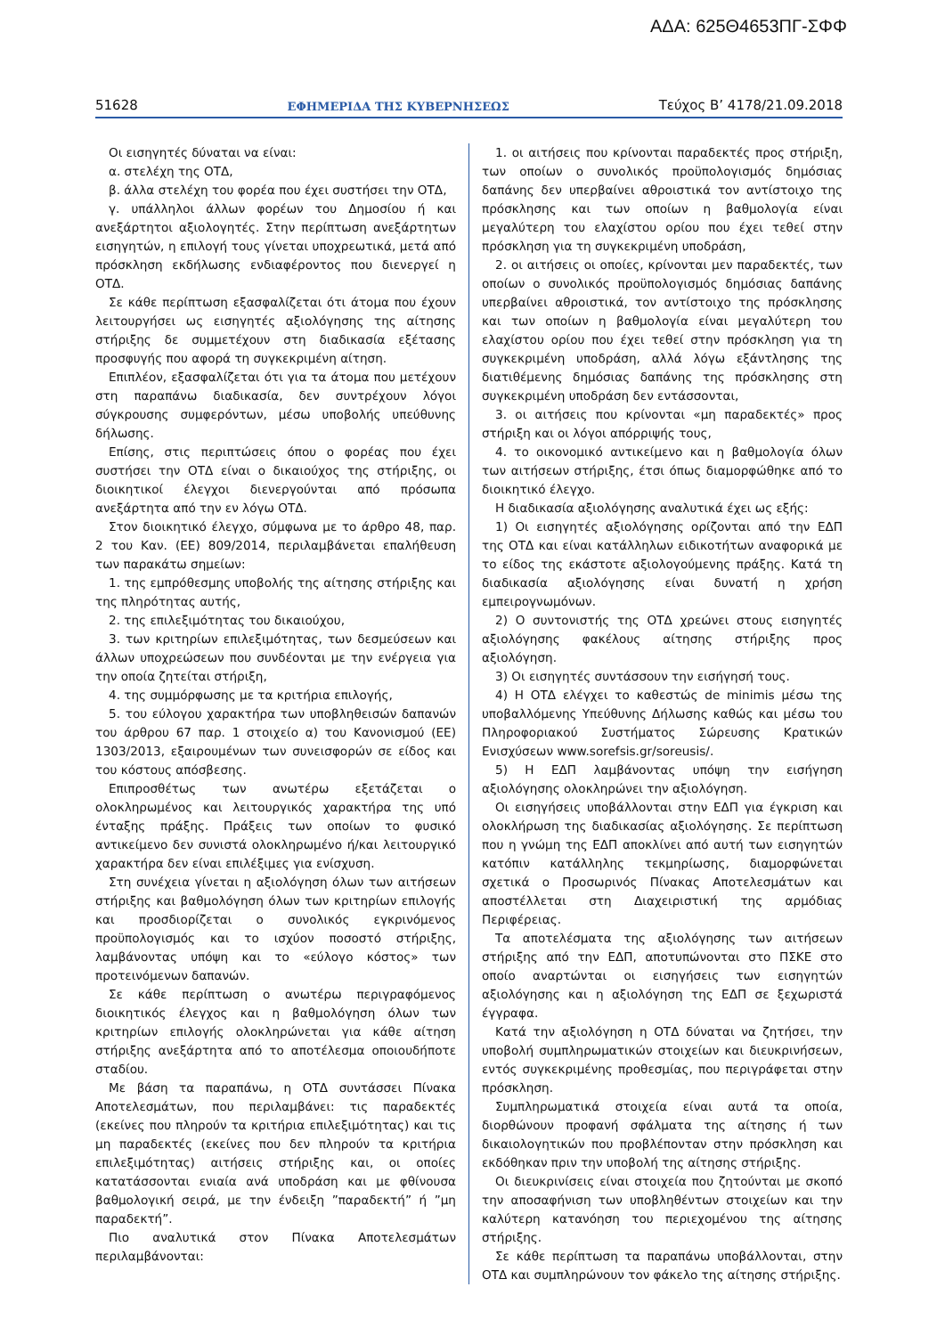ΑΔΑ: 625Θ4653ΠΓ-ΣΦΦ
51628 ΕΦΗΜΕΡΙΔΑ ΤΗΣ ΚΥΒΕΡΝΗΣΕΩΣ Τεύχος Β’ 4178/21.09.2018
Οι εισηγητές δύναται να είναι:
α. στελέχη της ΟΤΔ,
β. άλλα στελέχη του φορέα που έχει συστήσει την ΟΤΔ,
γ. υπάλληλοι άλλων φορέων του Δημοσίου ή και ανεξάρτητοι αξιολογητές. Στην περίπτωση ανεξάρτητων εισηγητών, η επιλογή τους γίνεται υποχρεωτικά, μετά από πρόσκληση εκδήλωσης ενδιαφέροντος που διενεργεί η ΟΤΔ.
Σε κάθε περίπτωση εξασφαλίζεται ότι άτομα που έχουν λειτουργήσει ως εισηγητές αξιολόγησης της αίτησης στήριξης δε συμμετέχουν στη διαδικασία εξέτασης προσφυγής που αφορά τη συγκεκριμένη αίτηση.
Επιπλέον, εξασφαλίζεται ότι για τα άτομα που μετέχουν στη παραπάνω διαδικασία, δεν συντρέχουν λόγοι σύγκρουσης συμφερόντων, μέσω υποβολής υπεύθυνης δήλωσης.
Επίσης, στις περιπτώσεις όπου ο φορέας που έχει συστήσει την ΟΤΔ είναι ο δικαιούχος της στήριξης, οι διοικητικοί έλεγχοι διενεργούνται από πρόσωπα ανεξάρτητα από την εν λόγω ΟΤΔ.
Στον διοικητικό έλεγχο, σύμφωνα με το άρθρο 48, παρ. 2 του Καν. (ΕΕ) 809/2014, περιλαμβάνεται επαλήθευση των παρακάτω σημείων:
1. της εμπρόθεσμης υποβολής της αίτησης στήριξης και της πληρότητας αυτής,
2. της επιλεξιμότητας του δικαιούχου,
3. των κριτηρίων επιλεξιμότητας, των δεσμεύσεων και άλλων υποχρεώσεων που συνδέονται με την ενέργεια για την οποία ζητείται στήριξη,
4. της συμμόρφωσης με τα κριτήρια επιλογής,
5. του εύλογου χαρακτήρα των υποβληθεισών δαπανών του άρθρου 67 παρ. 1 στοιχείο α) του Κανονισμού (ΕΕ) 1303/2013, εξαιρουμένων των συνεισφορών σε είδος και του κόστους απόσβεσης.
Επιπροσθέτως των ανωτέρω εξετάζεται ο ολοκληρωμένος και λειτουργικός χαρακτήρα της υπό ένταξης πράξης. Πράξεις των οποίων το φυσικό αντικείμενο δεν συνιστά ολοκληρωμένο ή/και λειτουργικό χαρακτήρα δεν είναι επιλέξιμες για ενίσχυση.
Στη συνέχεια γίνεται η αξιολόγηση όλων των αιτήσεων στήριξης και βαθμολόγηση όλων των κριτηρίων επιλογής και προσδιορίζεται ο συνολικός εγκρινόμενος προϋπολογισμός και το ισχύον ποσοστό στήριξης, λαμβάνοντας υπόψη και το «εύλογο κόστος» των προτεινόμενων δαπανών.
Σε κάθε περίπτωση ο ανωτέρω περιγραφόμενος διοικητικός έλεγχος και η βαθμολόγηση όλων των κριτηρίων επιλογής ολοκληρώνεται για κάθε αίτηση στήριξης ανεξάρτητα από το αποτέλεσμα οποιουδήποτε σταδίου.
Με βάση τα παραπάνω, η ΟΤΔ συντάσσει Πίνακα Αποτελεσμάτων, που περιλαμβάνει: τις παραδεκτές (εκείνες που πληρούν τα κριτήρια επιλεξιμότητας) και τις μη παραδεκτές (εκείνες που δεν πληρούν τα κριτήρια επιλεξιμότητας) αιτήσεις στήριξης και, οι οποίες κατατάσσονται ενιαία ανά υποδράση και με φθίνουσα βαθμολογική σειρά, με την ένδειξη ”παραδεκτή” ή ”μη παραδεκτή”.
Πιο αναλυτικά στον Πίνακα Αποτελεσμάτων περιλαμβάνονται:
1. οι αιτήσεις που κρίνονται παραδεκτές προς στήριξη, των οποίων ο συνολικός προϋπολογισμός δημόσιας δαπάνης δεν υπερβαίνει αθροιστικά τον αντίστοιχο της πρόσκλησης και των οποίων η βαθμολογία είναι μεγαλύτερη του ελαχίστου ορίου που έχει τεθεί στην πρόσκληση για τη συγκεκριμένη υποδράση,
2. οι αιτήσεις οι οποίες, κρίνονται μεν παραδεκτές, των οποίων ο συνολικός προϋπολογισμός δημόσιας δαπάνης υπερβαίνει αθροιστικά, τον αντίστοιχο της πρόσκλησης και των οποίων η βαθμολογία είναι μεγαλύτερη του ελαχίστου ορίου που έχει τεθεί στην πρόσκληση για τη συγκεκριμένη υποδράση, αλλά λόγω εξάντλησης της διατιθέμενης δημόσιας δαπάνης της πρόσκλησης στη συγκεκριμένη υποδράση δεν εντάσσονται,
3. οι αιτήσεις που κρίνονται «μη παραδεκτές» προς στήριξη και οι λόγοι απόρριψής τους,
4. το οικονομικό αντικείμενο και η βαθμολογία όλων των αιτήσεων στήριξης, έτσι όπως διαμορφώθηκε από το διοικητικό έλεγχο.
Η διαδικασία αξιολόγησης αναλυτικά έχει ως εξής:
1) Οι εισηγητές αξιολόγησης ορίζονται από την ΕΔΠ της ΟΤΔ και είναι κατάλληλων ειδικοτήτων αναφορικά με το είδος της εκάστοτε αξιολογούμενης πράξης. Κατά τη διαδικασία αξιολόγησης είναι δυνατή η χρήση εμπειρογνωμόνων.
2) Ο συντονιστής της ΟΤΔ χρεώνει στους εισηγητές αξιολόγησης φακέλους αίτησης στήριξης προς αξιολόγηση.
3) Οι εισηγητές συντάσσουν την εισήγησή τους.
4) Η ΟΤΔ ελέγχει το καθεστώς de minimis μέσω της υποβαλλόμενης Υπεύθυνης Δήλωσης καθώς και μέσω του Πληροφοριακού Συστήματος Σώρευσης Κρατικών Ενισχύσεων www.sorefsis.gr/soreusis/.
5) Η ΕΔΠ λαμβάνοντας υπόψη την εισήγηση αξιολόγησης ολοκληρώνει την αξιολόγηση.
Οι εισηγήσεις υποβάλλονται στην ΕΔΠ για έγκριση και ολοκλήρωση της διαδικασίας αξιολόγησης. Σε περίπτωση που η γνώμη της ΕΔΠ αποκλίνει από αυτή των εισηγητών κατόπιν κατάλληλης τεκμηρίωσης, διαμορφώνεται σχετικά ο Προσωρινός Πίνακας Αποτελεσμάτων και αποστέλλεται στη Διαχειριστική της αρμόδιας Περιφέρειας.
Τα αποτελέσματα της αξιολόγησης των αιτήσεων στήριξης από την ΕΔΠ, αποτυπώνονται στο ΠΣΚΕ στο οποίο αναρτώνται οι εισηγήσεις των εισηγητών αξιολόγησης και η αξιολόγηση της ΕΔΠ σε ξεχωριστά έγγραφα.
Κατά την αξιολόγηση η ΟΤΔ δύναται να ζητήσει, την υποβολή συμπληρωματικών στοιχείων και διευκρινήσεων, εντός συγκεκριμένης προθεσμίας, που περιγράφεται στην πρόσκληση.
Συμπληρωματικά στοιχεία είναι αυτά τα οποία, διορθώνουν προφανή σφάλματα της αίτησης ή των δικαιολογητικών που προβλέπονταν στην πρόσκληση και εκδόθηκαν πριν την υποβολή της αίτησης στήριξης.
Οι διευκρινίσεις είναι στοιχεία που ζητούνται με σκοπό την αποσαφήνιση των υποβληθέντων στοιχείων και την καλύτερη κατανόηση του περιεχομένου της αίτησης στήριξης.
Σε κάθε περίπτωση τα παραπάνω υποβάλλονται, στην ΟΤΔ και συμπληρώνουν τον φάκελο της αίτησης στήριξης.